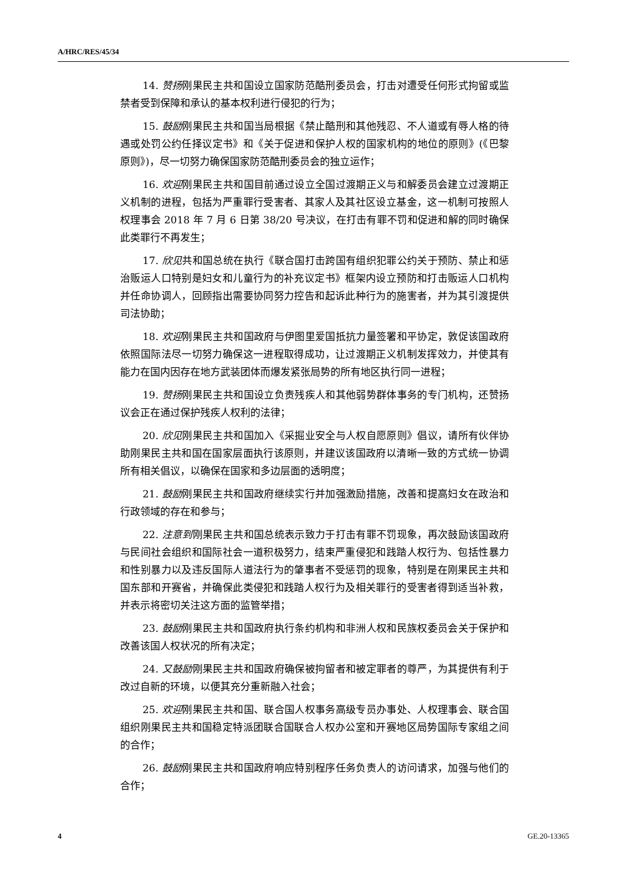A/HRC/RES/45/34
14. 赞扬刚果民主共和国设立国家防范酷刑委员会，打击对遭受任何形式拘留或监禁者受到保障和承认的基本权利进行侵犯的行为；
15. 鼓励刚果民主共和国当局根据《禁止酷刑和其他残忍、不人道或有辱人格的待遇或处罚公约任择议定书》和《关于促进和保护人权的国家机构的地位的原则》(《巴黎原则》)，尽一切努力确保国家防范酷刑委员会的独立运作；
16. 欢迎刚果民主共和国目前通过设立全国过渡期正义与和解委员会建立过渡期正义机制的进程，包括为严重罪行受害者、其家人及其社区设立基金，这一机制可按照人权理事会 2018 年 7 月 6 日第 38/20 号决议，在打击有罪不罚和促进和解的同时确保此类罪行不再发生；
17. 欣见共和国总统在执行《联合国打击跨国有组织犯罪公约关于预防、禁止和惩治贩运人口特别是妇女和儿童行为的补充议定书》框架内设立预防和打击贩运人口机构并任命协调人，回顾指出需要协同努力控告和起诉此种行为的施害者，并为其引渡提供司法协助；
18. 欢迎刚果民主共和国政府与伊图里爱国抵抗力量签署和平协定，敦促该国政府依照国际法尽一切努力确保这一进程取得成功，让过渡期正义机制发挥效力，并使其有能力在国内因存在地方武装团体而爆发紧张局势的所有地区执行同一进程；
19. 赞扬刚果民主共和国设立负责残疾人和其他弱势群体事务的专门机构，还赞扬议会正在通过保护残疾人权利的法律；
20. 欣见刚果民主共和国加入《采掘业安全与人权自愿原则》倡议，请所有伙伴协助刚果民主共和国在国家层面执行该原则，并建议该国政府以清晰一致的方式统一协调所有相关倡议，以确保在国家和多边层面的透明度；
21. 鼓励刚果民主共和国政府继续实行并加强激励措施，改善和提高妇女在政治和行政领域的存在和参与；
22. 注意到刚果民主共和国总统表示致力于打击有罪不罚现象，再次鼓励该国政府与民间社会组织和国际社会一道积极努力，结束严重侵犯和践踏人权行为、包括性暴力和性别暴力以及违反国际人道法行为的肇事者不受惩罚的现象，特别是在刚果民主共和国东部和开赛省，并确保此类侵犯和践踏人权行为及相关罪行的受害者得到适当补救，并表示将密切关注这方面的监管举措；
23. 鼓励刚果民主共和国政府执行条约机构和非洲人权和民族权委员会关于保护和改善该国人权状况的所有决定；
24. 又鼓励刚果民主共和国政府确保被拘留者和被定罪者的尊严，为其提供有利于改过自新的环境，以便其充分重新融入社会；
25. 欢迎刚果民主共和国、联合国人权事务高级专员办事处、人权理事会、联合国组织刚果民主共和国稳定特派团联合国联合人权办公室和开赛地区局势国际专家组之间的合作；
26. 鼓励刚果民主共和国政府响应特别程序任务负责人的访问请求，加强与他们的合作；
4 GE.20-13365